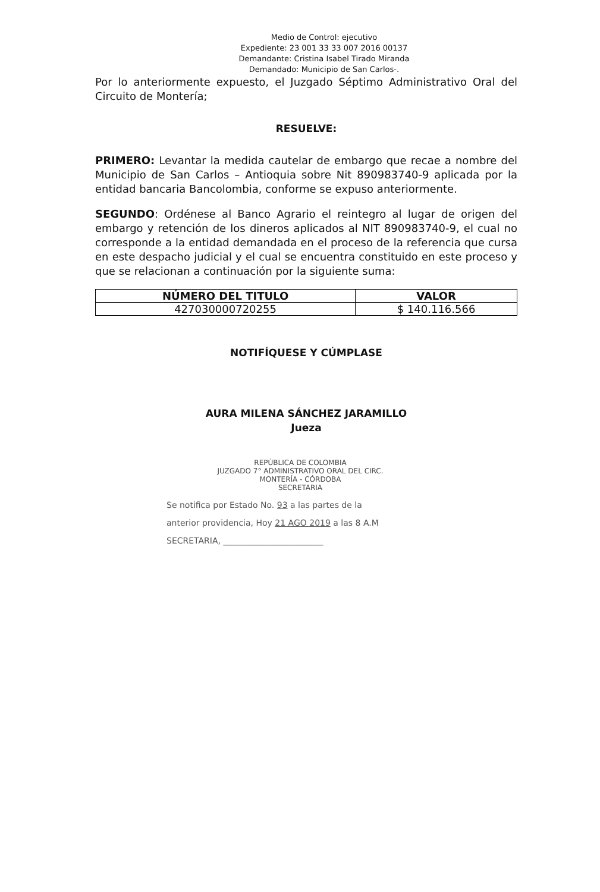Medio de Control: ejecutivo
Expediente: 23 001 33 33 007 2016 00137
Demandante: Cristina Isabel Tirado Miranda
Demandado: Municipio de San Carlos-.
Por lo anteriormente expuesto, el Juzgado Séptimo Administrativo Oral del Circuito de Montería;
RESUELVE:
PRIMERO: Levantar la medida cautelar de embargo que recae a nombre del Municipio de San Carlos – Antioquia sobre Nit 890983740-9 aplicada por la entidad bancaria Bancolombia, conforme se expuso anteriormente.
SEGUNDO: Ordénese al Banco Agrario el reintegro al lugar de origen del embargo y retención de los dineros aplicados al NIT 890983740-9, el cual no corresponde a la entidad demandada en el proceso de la referencia que cursa en este despacho judicial y el cual se encuentra constituido en este proceso y que se relacionan a continuación por la siguiente suma:
| NÚMERO DEL TITULO | VALOR |
| --- | --- |
| 427030000720255 | $ 140.116.566 |
NOTIFÍQUESE Y CÚMPLASE
AURA MILENA SÁNCHEZ JARAMILLO
Jueza
REPÚBLICA DE COLOMBIA
JUZGADO 7° ADMINISTRATIVO ORAL DEL CIRC.
MONTERÍA - CÓRDOBA
SECRETARIA
Se notifica por Estado No. 93 a las partes de la
anterior providencia, Hoy 21 AGO 2019 a las 8 A.M
SECRETARIA, ________________________